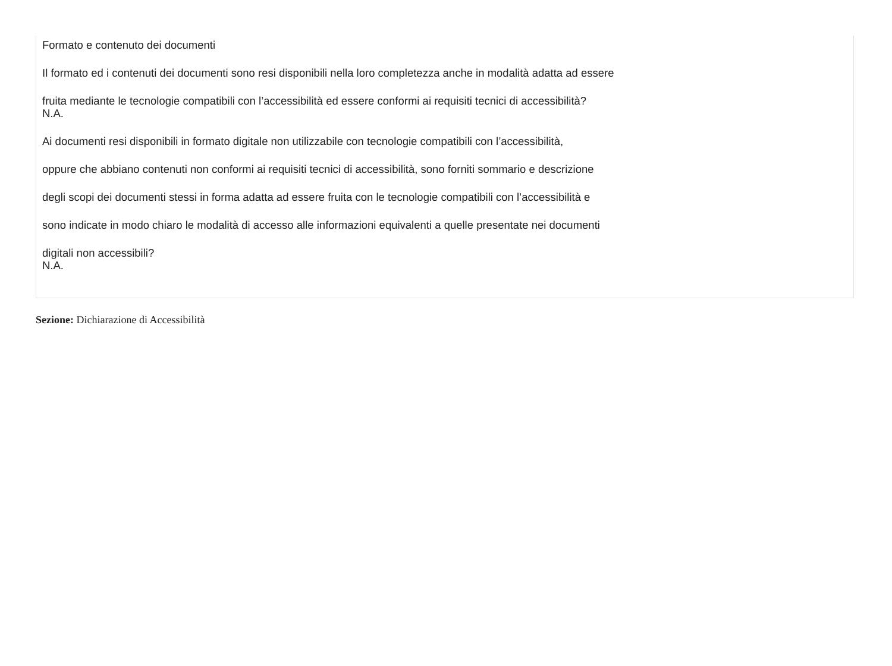Formato e contenuto dei documenti
Il formato ed i contenuti dei documenti sono resi disponibili nella loro completezza anche in modalità adatta ad essere
fruita mediante le tecnologie compatibili con l’accessibilità ed essere conformi ai requisiti tecnici di accessibilità?
N.A.
Ai documenti resi disponibili in formato digitale non utilizzabile con tecnologie compatibili con l’accessibilità,
oppure che abbiano contenuti non conformi ai requisiti tecnici di accessibilità, sono forniti sommario e descrizione
degli scopi dei documenti stessi in forma adatta ad essere fruita con le tecnologie compatibili con l’accessibilità e
sono indicate in modo chiaro le modalità di accesso alle informazioni equivalenti a quelle presentate nei documenti
digitali non accessibili?
N.A.
Sezione: Dichiarazione di Accessibilità